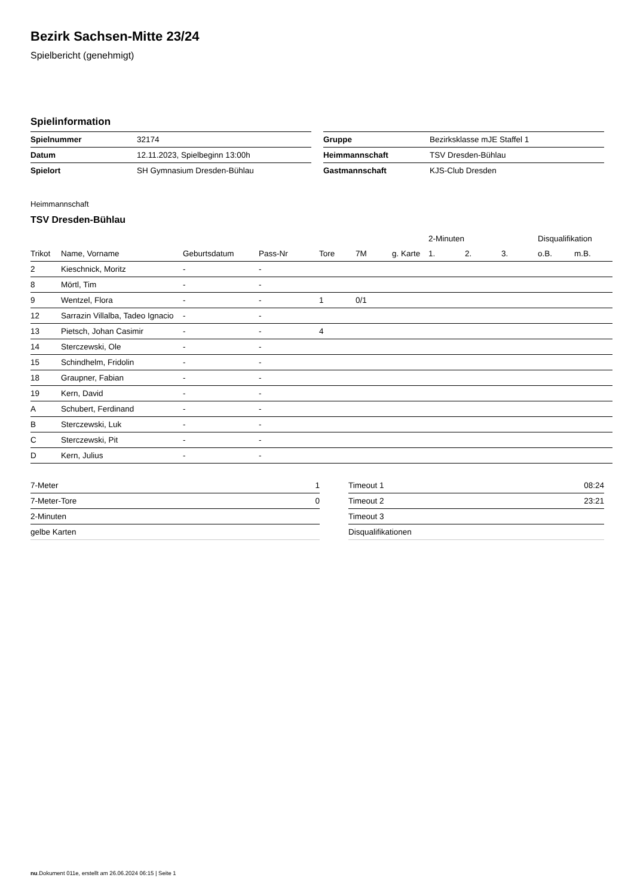Bezirk Sachsen-Mitte 23/24
Spielbericht (genehmigt)
Spielinformation
| Spielnummer | 32174 |
| Datum | 12.11.2023, Spielbeginn 13:00h |
| Spielort | SH Gymnasium Dresden-Bühlau |
| Gruppe | Bezirksklasse mJE Staffel 1 |
| Heimmannschaft | TSV Dresden-Bühlau |
| Gastmannschaft | KJS-Club Dresden |
Heimmannschaft
TSV Dresden-Bühlau
| | | | | | | | 2-Minuten | | | Disqualifikation | |
| --- | --- | --- | --- | --- | --- | --- | --- | --- | --- | --- | --- |
| Trikot | Name, Vorname | Geburtsdatum | Pass-Nr | Tore | 7M | g. Karte | 1. | 2. | 3. | o.B. | m.B. |
| 2 | Kieschnick, Moritz | - | - | | | | | | | | |
| 8 | Mörtl, Tim | - | - | | | | | | | | |
| 9 | Wentzel, Flora | - | - | 1 | 0/1 | | | | | | |
| 12 | Sarrazin Villalba, Tadeo Ignacio | - | - | | | | | | | | |
| 13 | Pietsch, Johan Casimir | - | - | 4 | | | | | | | |
| 14 | Sterczewski, Ole | - | - | | | | | | | | |
| 15 | Schindhelm, Fridolin | - | - | | | | | | | | |
| 18 | Graupner, Fabian | - | - | | | | | | | | |
| 19 | Kern, David | - | - | | | | | | | | |
| A | Schubert, Ferdinand | - | - | | | | | | | | |
| B | Sterczewski, Luk | - | - | | | | | | | | |
| C | Sterczewski, Pit | - | - | | | | | | | | |
| D | Kern, Julius | - | - | | | | | | | | |
| 7-Meter | 1 |
| 7-Meter-Tore | 0 |
| 2-Minuten | |
| gelbe Karten | |
| Timeout 1 | 08:24 |
| Timeout 2 | 23:21 |
| Timeout 3 | |
| Disqualifikationen | |
nu.Dokument 011e, erstellt am 26.06.2024 06:15 | Seite 1